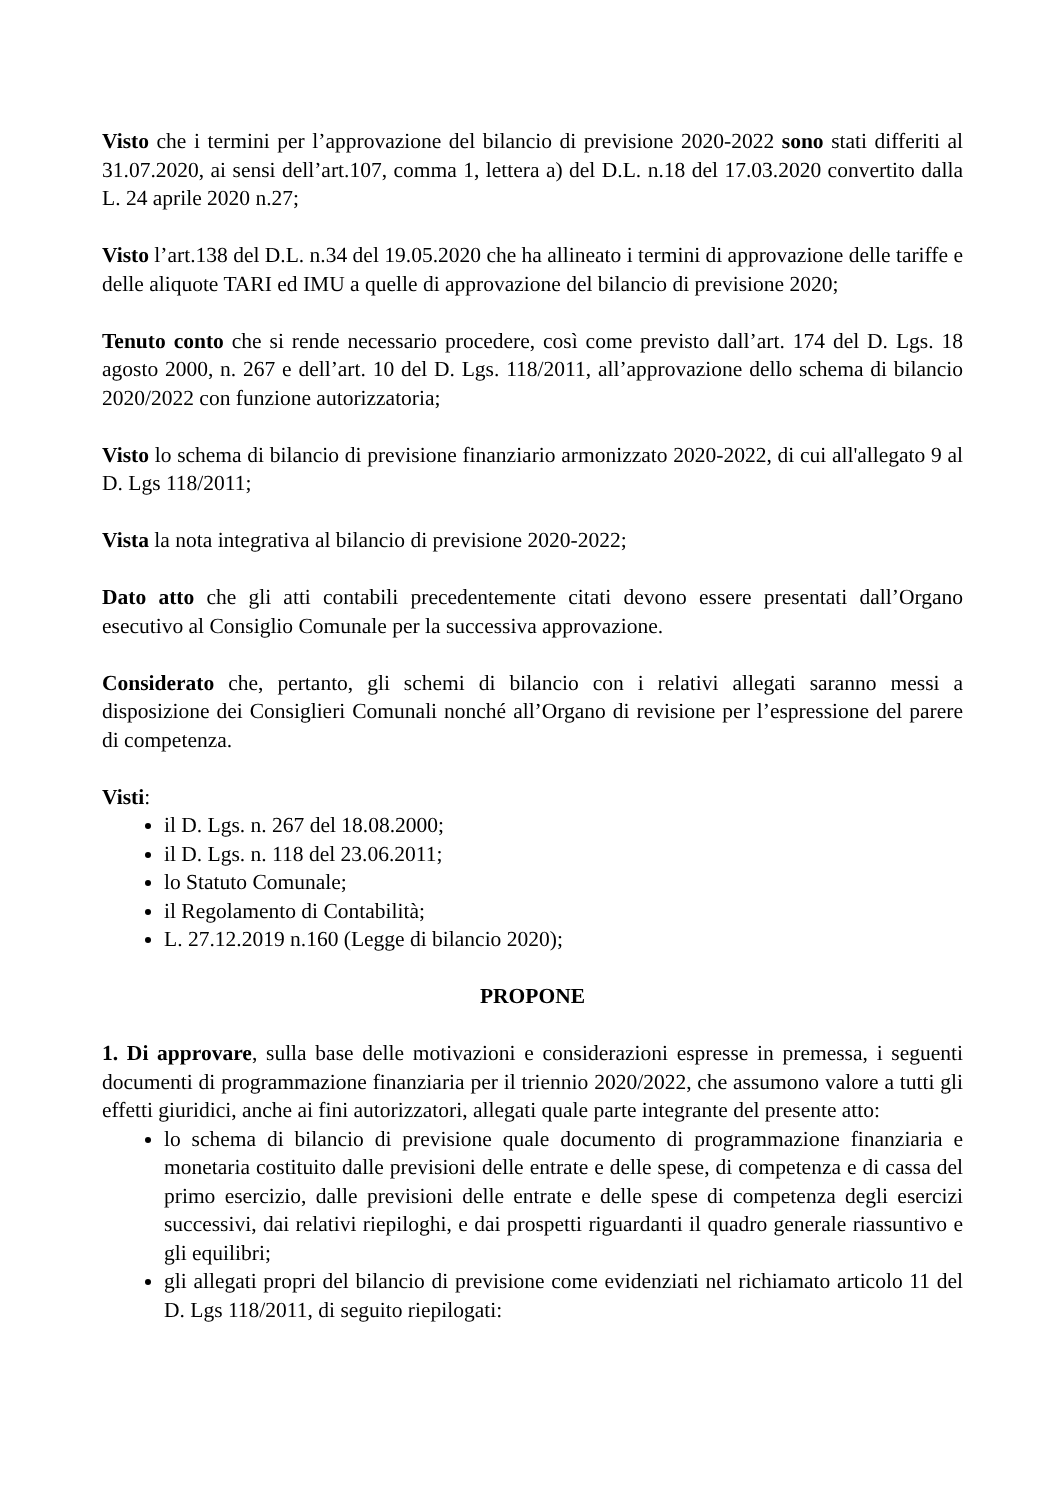Visto che i termini per l’approvazione del bilancio di previsione 2020-2022 sono stati differiti al 31.07.2020, ai sensi dell’art.107, comma 1, lettera a) del D.L. n.18 del 17.03.2020 convertito dalla L. 24 aprile 2020 n.27;
Visto l’art.138 del D.L. n.34 del 19.05.2020 che ha allineato i termini di approvazione delle tariffe e delle aliquote TARI ed IMU a quelle di approvazione del bilancio di previsione 2020;
Tenuto conto che si rende necessario procedere, così come previsto dall’art. 174 del D. Lgs. 18 agosto 2000, n. 267 e dell’art. 10 del D. Lgs. 118/2011, all’approvazione dello schema di bilancio 2020/2022 con funzione autorizzatoria;
Visto lo schema di bilancio di previsione finanziario armonizzato 2020-2022, di cui all'allegato 9 al D. Lgs 118/2011;
Vista la nota integrativa al bilancio di previsione 2020-2022;
Dato atto che gli atti contabili precedentemente citati devono essere presentati dall’Organo esecutivo al Consiglio Comunale per la successiva approvazione.
Considerato che, pertanto, gli schemi di bilancio con i relativi allegati saranno messi a disposizione dei Consiglieri Comunali nonché all’Organo di revisione per l’espressione del parere di competenza.
Visti:
il D. Lgs. n. 267 del 18.08.2000;
il D. Lgs. n. 118 del 23.06.2011;
lo Statuto Comunale;
il Regolamento di Contabilità;
L. 27.12.2019 n.160 (Legge di bilancio 2020);
PROPONE
1. Di approvare, sulla base delle motivazioni e considerazioni espresse in premessa, i seguenti documenti di programmazione finanziaria per il triennio 2020/2022, che assumono valore a tutti gli effetti giuridici, anche ai fini autorizzatori, allegati quale parte integrante del presente atto:
lo schema di bilancio di previsione quale documento di programmazione finanziaria e monetaria costituito dalle previsioni delle entrate e delle spese, di competenza e di cassa del primo esercizio, dalle previsioni delle entrate e delle spese di competenza degli esercizi successivi, dai relativi riepiloghi, e dai prospetti riguardanti il quadro generale riassuntivo e gli equilibri;
gli allegati propri del bilancio di previsione come evidenziati nel richiamato articolo 11 del D. Lgs 118/2011, di seguito riepilogati: